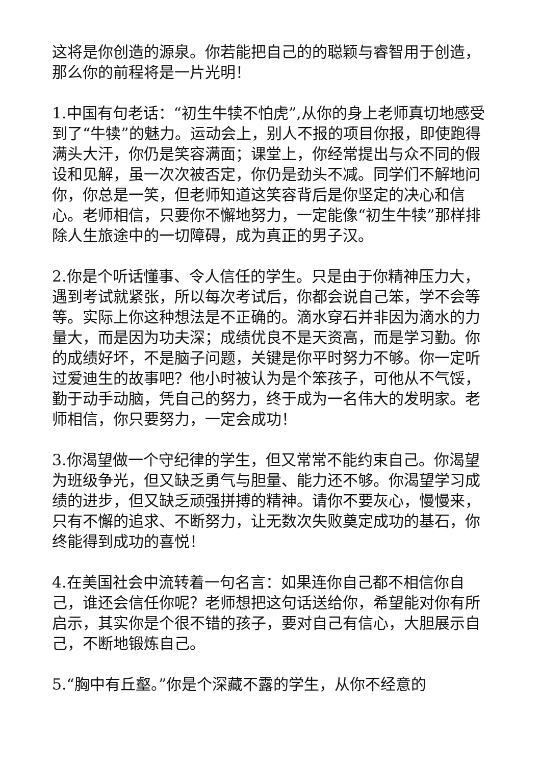这将是你创造的源泉。你若能把自己的的聪颖与睿智用于创造，那么你的前程将是一片光明！
1.中国有句老话：“初生牛犊不怕虎”,从你的身上老师真切地感受到了“牛犊”的魅力。运动会上，别人不报的项目你报，即使跑得满头大汗，你仍是笑容满面；课堂上，你经常提出与众不同的假设和见解，虽一次次被否定，你仍是劲头不减。同学们不解地问你，你总是一笑，但老师知道这笑容背后是你坚定的决心和信心。老师相信，只要你不懈地努力，一定能像“初生牛犊”那样排除人生旅途中的一切障碍，成为真正的男子汉。
2.你是个听话懂事、令人信任的学生。只是由于你精神压力大，遇到考试就紧张，所以每次考试后，你都会说自己笨，学不会等等。实际上你这种想法是不正确的。滴水穿石并非因为滴水的力量大，而是因为功夫深；成绩优良不是天资高，而是学习勤。你的成绩好坏，不是脑子问题，关键是你平时努力不够。你一定听过爱迪生的故事吧？他小时被认为是个笨孩子，可他从不气馁，勤于动手动脑，凭自己的努力，终于成为一名伟大的发明家。老师相信，你只要努力，一定会成功！
3.你渴望做一个守纪律的学生，但又常常不能约束自己。你渴望为班级争光，但又缺乏勇气与胆量、能力还不够。你渴望学习成绩的进步，但又缺乏顽强拼搏的精神。请你不要灰心，慢慢来，只有不懈的追求、不断努力，让无数次失败奠定成功的基石，你终能得到成功的喜悦！
4.在美国社会中流转着一句名言：如果连你自己都不相信你自己，谁还会信任你呢？老师想把这句话送给你，希望能对你有所启示，其实你是个很不错的孩子，要对自己有信心，大胆展示自己，不断地锻炼自己。
5.“胸中有丘壑。”你是个深藏不露的学生，从你不经意的